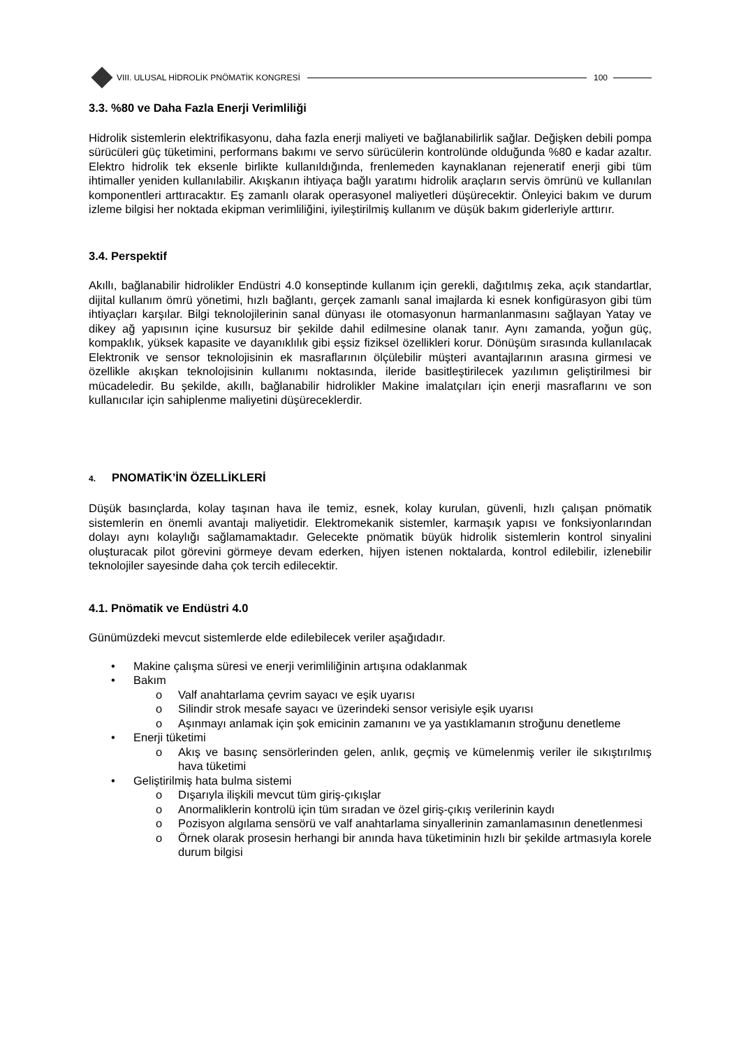VIII. ULUSAL HİDROLİK PNÖMATİK KONGRESİ
100
3.3. %80 ve Daha Fazla Enerji Verimliliği
Hidrolik sistemlerin elektrifikasyonu, daha fazla enerji maliyeti ve bağlanabilirlik sağlar. Değişken debili pompa sürücüleri güç tüketimini, performans bakımı ve servo sürücülerin kontrolünde olduğunda %80 e kadar azaltır. Elektro hidrolik tek eksenle birlikte kullanıldığında, frenlemeden kaynaklanan rejeneratif enerji gibi tüm ihtimaller yeniden kullanılabilir. Akışkanın ihtiyaça bağlı yaratımı hidrolik araçların servis ömrünü ve kullanılan komponentleri arttıracaktır. Eş zamanlı olarak operasyonel maliyetleri düşürecektir. Önleyici bakım ve durum izleme bilgisi her noktada ekipman verimliliğini, iyileştirilmiş kullanım ve düşük bakım giderleriyle arttırır.
3.4. Perspektif
Akıllı, bağlanabilir hidrolikler Endüstri 4.0 konseptinde kullanım için gerekli, dağıtılmış zeka, açık standartlar, dijital kullanım ömrü yönetimi, hızlı bağlantı, gerçek zamanlı sanal imajlarda ki esnek konfigürasyon gibi tüm ihtiyaçları karşılar. Bilgi teknolojilerinin sanal dünyası ile otomasyonun harmanlanmasını sağlayan Yatay ve dikey ağ yapısının içine kusursuz bir şekilde dahil edilmesine olanak tanır. Aynı zamanda, yoğun güç, kompaklık, yüksek kapasite ve dayanıklılık gibi eşsiz fiziksel özellikleri korur. Dönüşüm sırasında kullanılacak Elektronik ve sensor teknolojisinin ek masraflarının ölçülebilir müşteri avantajlarının arasına girmesi ve özellikle akışkan teknolojisinin kullanımı noktasında, ileride basitleştirilecek yazılımın geliştirilmesi bir mücadeledir. Bu şekilde, akıllı, bağlanabilir hidrolikler Makine imalatçıları için enerji masraflarını ve son kullanıcılar için sahiplenme maliyetini düşüreceklerdir.
4. PNOMATİK’İN ÖZELLİKLERİ
Düşük basınçlarda, kolay taşınan hava ile temiz, esnek, kolay kurulan, güvenli, hızlı çalışan pnömatik sistemlerin en önemli avantajı maliyetidir. Elektromekanik sistemler, karmaşık yapısı ve fonksiyonlarından dolayı aynı kolaylığı sağlamamaktadır. Gelecekte pnömatik büyük hidrolik sistemlerin kontrol sinyalini oluşturacak pilot görevini görmeye devam ederken, hijyen istenen noktalarda, kontrol edilebilir, izlenebilir teknolojiler sayesinde daha çok tercih edilecektir.
4.1. Pnömatik ve Endüstri 4.0
Günümüzdeki mevcut sistemlerde elde edilebilecek veriler aşağıdadır.
• Makine çalışma süresi ve enerji verimliliğinin artışına odaklanmak
• Bakım
o Valf anahtarlama çevrim sayacı ve eşik uyarısı
o Silindir strok mesafe sayacı ve üzerindeki sensor verisiyle eşik uyarısı
o Aşınmayı anlamak için şok emicinin zamanını ve ya yastıklamanın stroğunu denetleme
• Enerji tüketimi
o Akış ve basınç sensörlerinden gelen, anlık, geçmiş ve kümelenmiş veriler ile sıkıştırılmış hava tüketimi
• Geliştirilmiş hata bulma sistemi
o Dışarıyla ilişkili mevcut tüm giriş-çıkışlar
o Anormaliklerin kontrolü için tüm sıradan ve özel giriş-çıkış verilerinin kaydı
o Pozisyon algılama sensörü ve valf anahtarlama sinyallerinin zamanlamasının denetlenmesi
o Örnek olarak prosesin herhangi bir anında hava tüketiminin hızlı bir şekilde artmasıyla korele durum bilgisi